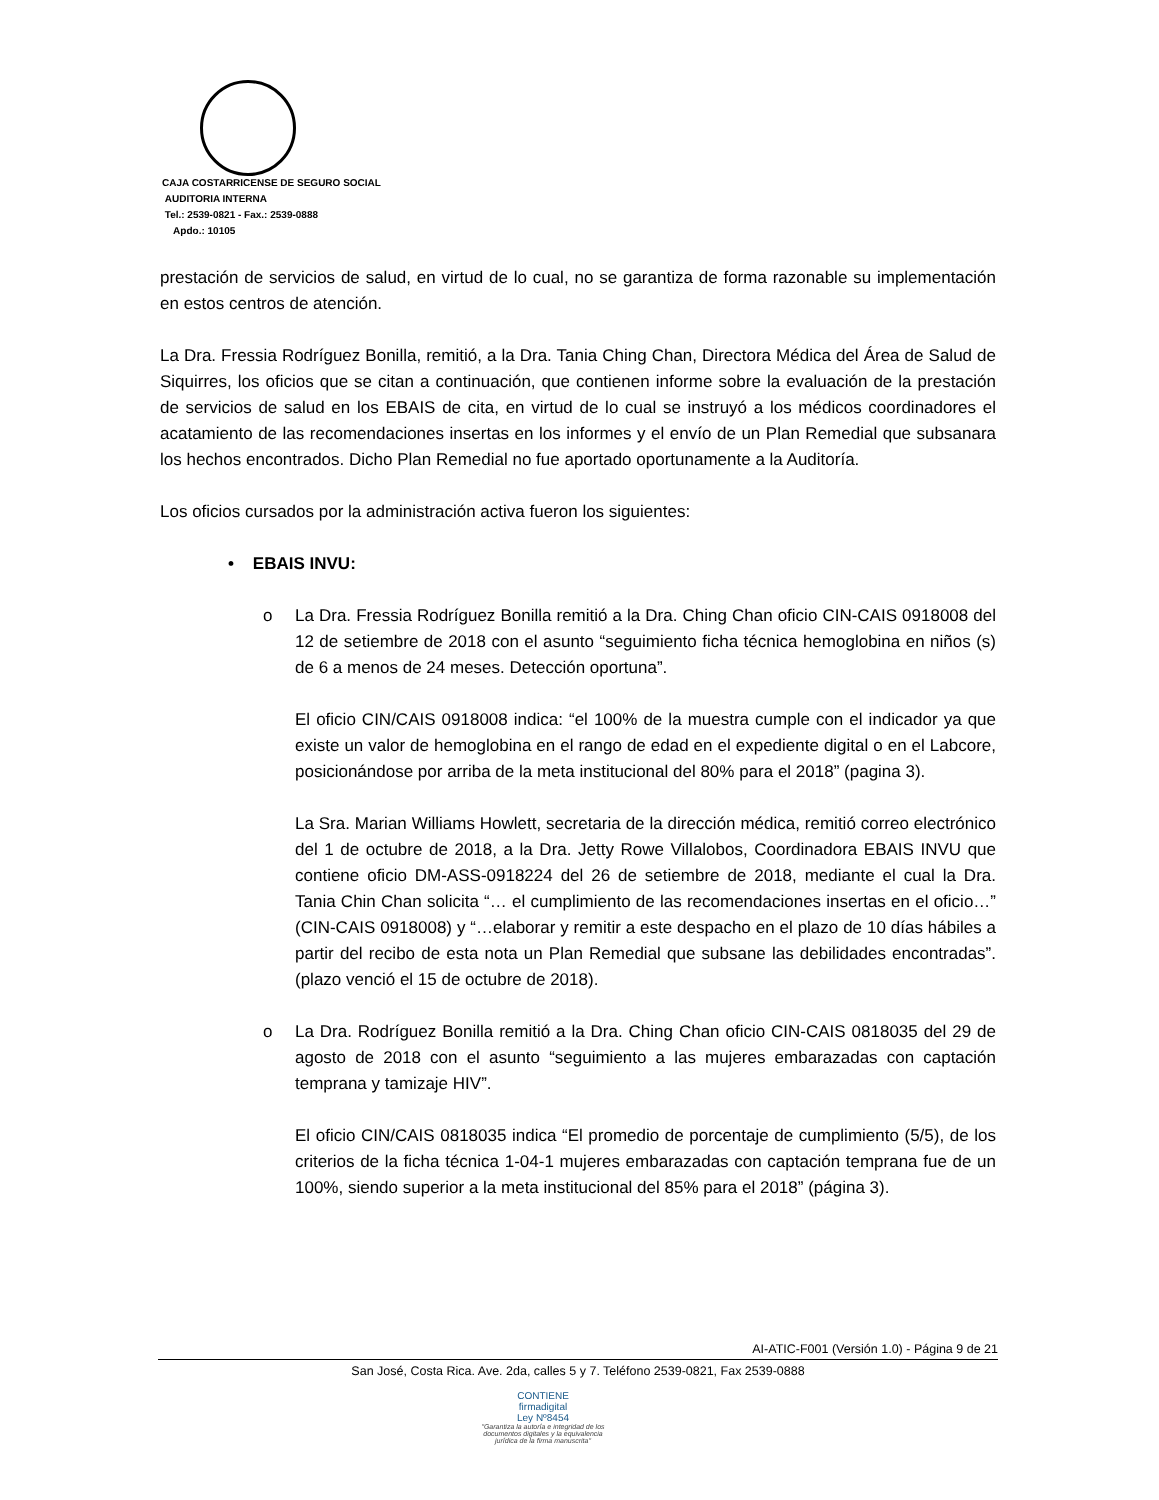CAJA COSTARRICENSE DE SEGURO SOCIAL
AUDITORIA INTERNA
Tel.: 2539-0821 - Fax.: 2539-0888
Apdo.: 10105
prestación de servicios de salud, en virtud de lo cual, no se garantiza de forma razonable su implementación en estos centros de atención.
La Dra. Fressia Rodríguez Bonilla, remitió, a la Dra. Tania Ching Chan, Directora Médica del Área de Salud de Siquirres, los oficios que se citan a continuación, que contienen informe sobre la evaluación de la prestación de servicios de salud en los EBAIS de cita, en virtud de lo cual se instruyó a los médicos coordinadores el acatamiento de las recomendaciones insertas en los informes y el envío de un Plan Remedial que subsanara los hechos encontrados. Dicho Plan Remedial no fue aportado oportunamente a la Auditoría.
Los oficios cursados por la administración activa fueron los siguientes:
• EBAIS INVU:
o La Dra. Fressia Rodríguez Bonilla remitió a la Dra. Ching Chan oficio CIN-CAIS 0918008 del 12 de setiembre de 2018 con el asunto “seguimiento ficha técnica hemoglobina en niños (s) de 6 a menos de 24 meses. Detección oportuna”.
El oficio CIN/CAIS 0918008 indica: “el 100% de la muestra cumple con el indicador ya que existe un valor de hemoglobina en el rango de edad en el expediente digital o en el Labcore, posicionándose por arriba de la meta institucional del 80% para el 2018” (pagina 3).
La Sra. Marian Williams Howlett, secretaria de la dirección médica, remitió correo electrónico del 1 de octubre de 2018, a la Dra. Jetty Rowe Villalobos, Coordinadora EBAIS INVU que contiene oficio DM-ASS-0918224 del 26 de setiembre de 2018, mediante el cual la Dra. Tania Chin Chan solicita “… el cumplimiento de las recomendaciones insertas en el oficio…” (CIN-CAIS 0918008) y “…elaborar y remitir a este despacho en el plazo de 10 días hábiles a partir del recibo de esta nota un Plan Remedial que subsane las debilidades encontradas”. (plazo venció el 15 de octubre de 2018).
o La Dra. Rodríguez Bonilla remitió a la Dra. Ching Chan oficio CIN-CAIS 0818035 del 29 de agosto de 2018 con el asunto “seguimiento a las mujeres embarazadas con captación temprana y tamizaje HIV”.
El oficio CIN/CAIS 0818035 indica “El promedio de porcentaje de cumplimiento (5/5), de los criterios de la ficha técnica 1-04-1 mujeres embarazadas con captación temprana fue de un 100%, siendo superior a la meta institucional del 85% para el 2018” (página 3).
AI-ATIC-F001 (Versión 1.0) - Página 9 de 21
San José, Costa Rica. Ave. 2da, calles 5 y 7. Teléfono 2539-0821, Fax 2539-0888
CONTIENE
firmadigital
Ley Nº8454
"Garantiza la autoría e integridad de los documentos digitales y la equivalencia jurídica de la firma manuscrita"